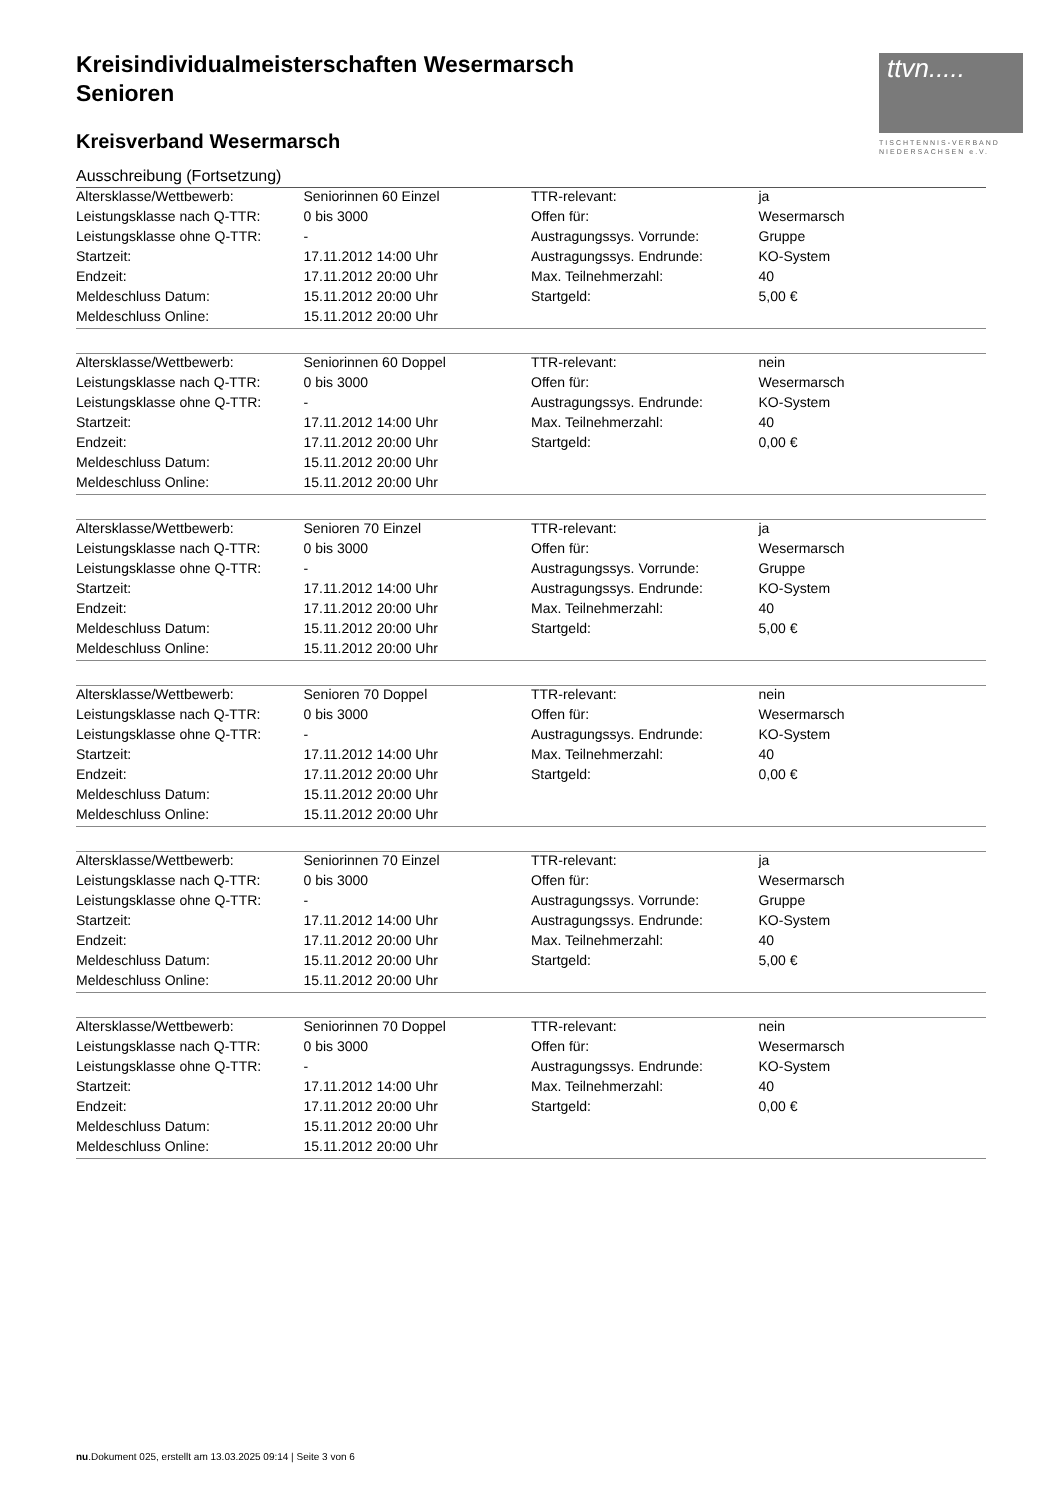ttvn.....
TISCHTENNIS-VERBAND
NIEDERSACHSEN e.V.
Kreisindividualmeisterschaften Wesermarsch
Senioren
Kreisverband Wesermarsch
Ausschreibung (Fortsetzung)
| Altersklasse/Wettbewerb: | Seniorinnen 60 Einzel | TTR-relevant: | ja |
| Leistungsklasse nach Q-TTR: | 0 bis 3000 | Offen für: | Wesermarsch |
| Leistungsklasse ohne Q-TTR: | - | Austragungssys. Vorrunde: | Gruppe |
| Startzeit: | 17.11.2012 14:00 Uhr | Austragungssys. Endrunde: | KO-System |
| Endzeit: | 17.11.2012 20:00 Uhr | Max. Teilnehmerzahl: | 40 |
| Meldeschluss Datum: | 15.11.2012 20:00 Uhr | Startgeld: | 5,00 € |
| Meldeschluss Online: | 15.11.2012 20:00 Uhr | | |
| Altersklasse/Wettbewerb: | Seniorinnen 60 Doppel | TTR-relevant: | nein |
| Leistungsklasse nach Q-TTR: | 0 bis 3000 | Offen für: | Wesermarsch |
| Leistungsklasse ohne Q-TTR: | - | Austragungssys. Endrunde: | KO-System |
| Startzeit: | 17.11.2012 14:00 Uhr | Max. Teilnehmerzahl: | 40 |
| Endzeit: | 17.11.2012 20:00 Uhr | Startgeld: | 0,00 € |
| Meldeschluss Datum: | 15.11.2012 20:00 Uhr | | |
| Meldeschluss Online: | 15.11.2012 20:00 Uhr | | |
| Altersklasse/Wettbewerb: | Senioren 70 Einzel | TTR-relevant: | ja |
| Leistungsklasse nach Q-TTR: | 0 bis 3000 | Offen für: | Wesermarsch |
| Leistungsklasse ohne Q-TTR: | - | Austragungssys. Vorrunde: | Gruppe |
| Startzeit: | 17.11.2012 14:00 Uhr | Austragungssys. Endrunde: | KO-System |
| Endzeit: | 17.11.2012 20:00 Uhr | Max. Teilnehmerzahl: | 40 |
| Meldeschluss Datum: | 15.11.2012 20:00 Uhr | Startgeld: | 5,00 € |
| Meldeschluss Online: | 15.11.2012 20:00 Uhr | | |
| Altersklasse/Wettbewerb: | Senioren 70 Doppel | TTR-relevant: | nein |
| Leistungsklasse nach Q-TTR: | 0 bis 3000 | Offen für: | Wesermarsch |
| Leistungsklasse ohne Q-TTR: | - | Austragungssys. Endrunde: | KO-System |
| Startzeit: | 17.11.2012 14:00 Uhr | Max. Teilnehmerzahl: | 40 |
| Endzeit: | 17.11.2012 20:00 Uhr | Startgeld: | 0,00 € |
| Meldeschluss Datum: | 15.11.2012 20:00 Uhr | | |
| Meldeschluss Online: | 15.11.2012 20:00 Uhr | | |
| Altersklasse/Wettbewerb: | Seniorinnen 70 Einzel | TTR-relevant: | ja |
| Leistungsklasse nach Q-TTR: | 0 bis 3000 | Offen für: | Wesermarsch |
| Leistungsklasse ohne Q-TTR: | - | Austragungssys. Vorrunde: | Gruppe |
| Startzeit: | 17.11.2012 14:00 Uhr | Austragungssys. Endrunde: | KO-System |
| Endzeit: | 17.11.2012 20:00 Uhr | Max. Teilnehmerzahl: | 40 |
| Meldeschluss Datum: | 15.11.2012 20:00 Uhr | Startgeld: | 5,00 € |
| Meldeschluss Online: | 15.11.2012 20:00 Uhr | | |
| Altersklasse/Wettbewerb: | Seniorinnen 70 Doppel | TTR-relevant: | nein |
| Leistungsklasse nach Q-TTR: | 0 bis 3000 | Offen für: | Wesermarsch |
| Leistungsklasse ohne Q-TTR: | - | Austragungssys. Endrunde: | KO-System |
| Startzeit: | 17.11.2012 14:00 Uhr | Max. Teilnehmerzahl: | 40 |
| Endzeit: | 17.11.2012 20:00 Uhr | Startgeld: | 0,00 € |
| Meldeschluss Datum: | 15.11.2012 20:00 Uhr | | |
| Meldeschluss Online: | 15.11.2012 20:00 Uhr | | |
nu.Dokument 025, erstellt am 13.03.2025 09:14 | Seite 3 von 6